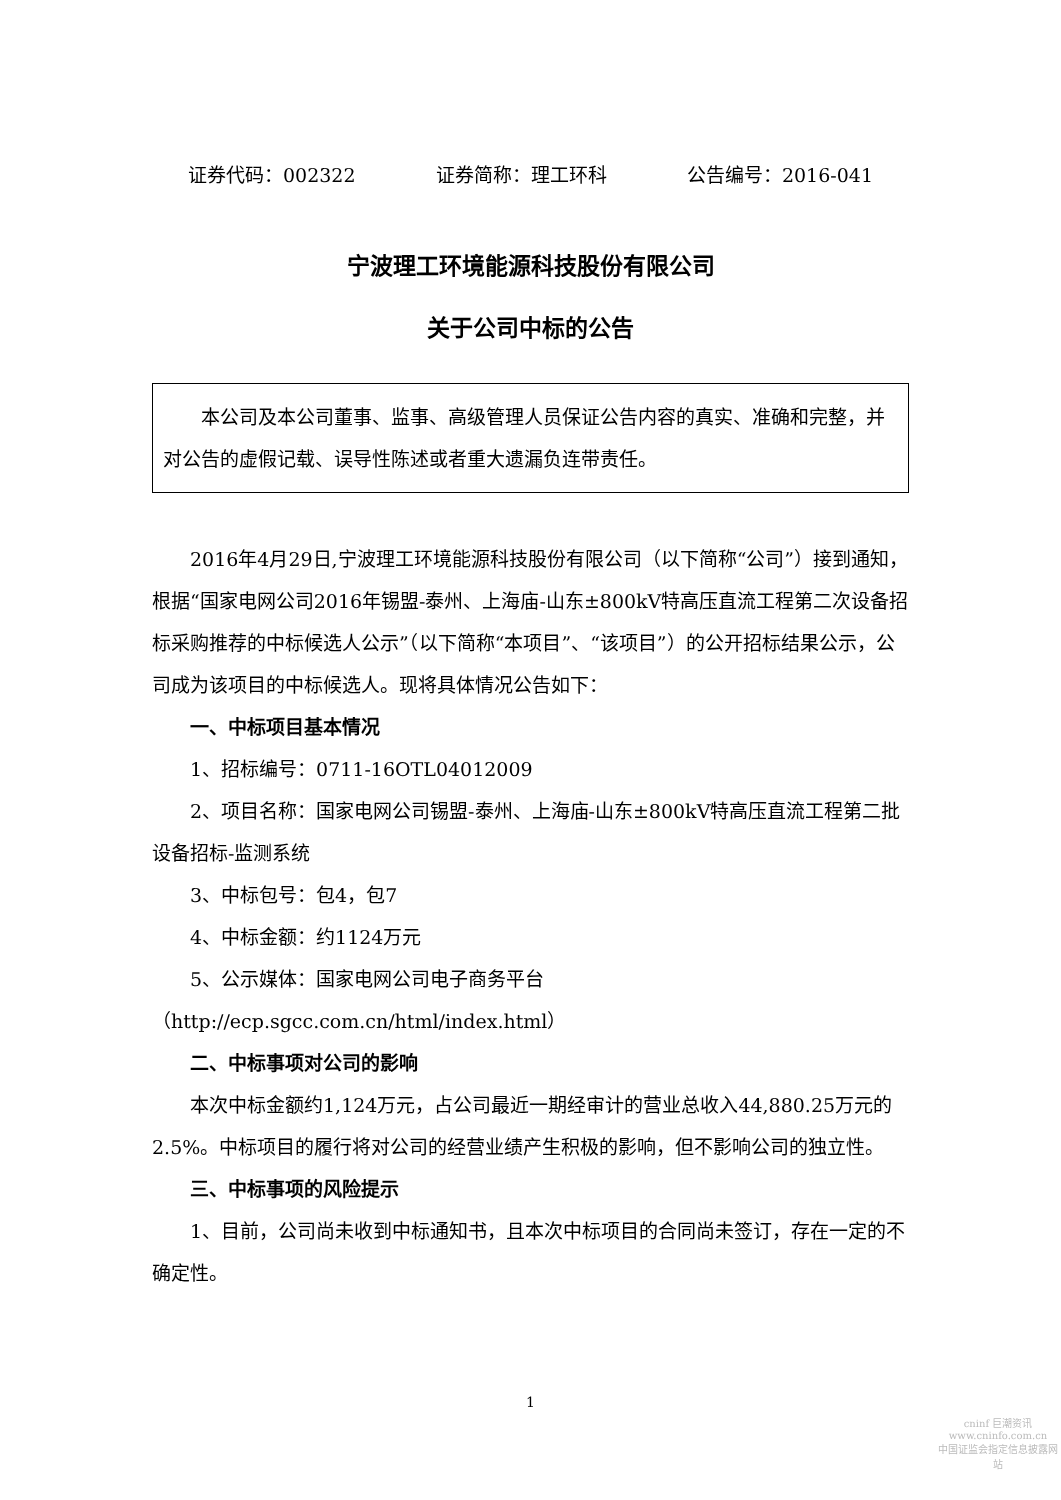证券代码：002322 证券简称：理工环科 公告编号：2016-041
宁波理工环境能源科技股份有限公司
关于公司中标的公告
本公司及本公司董事、监事、高级管理人员保证公告内容的真实、准确和完整，并对公告的虚假记载、误导性陈述或者重大遗漏负连带责任。
2016年4月29日,宁波理工环境能源科技股份有限公司（以下简称“公司”）接到通知，根据“国家电网公司2016年锡盟-泰州、上海庙-山东±800kV特高压直流工程第二次设备招标采购推荐的中标候选人公示”（以下简称“本项目”、“该项目”）的公开招标结果公示，公司成为该项目的中标候选人。现将具体情况公告如下：
一、中标项目基本情况
1、招标编号：0711-16OTL04012009
2、项目名称：国家电网公司锡盟-泰州、上海庙-山东±800kV特高压直流工程第二批设备招标-监测系统
3、中标包号：包4，包7
4、中标金额：约1124万元
5、公示媒体：国家电网公司电子商务平台（http://ecp.sgcc.com.cn/html/index.html）
二、中标事项对公司的影响
本次中标金额约1,124万元，占公司最近一期经审计的营业总收入44,880.25万元的2.5%。中标项目的履行将对公司的经营业绩产生积极的影响，但不影响公司的独立性。
三、中标事项的风险提示
1、目前，公司尚未收到中标通知书，且本次中标项目的合同尚未签订，存在一定的不确定性。
1
cninf 巨潮资讯
www.cninfo.com.cn
中国证监会指定信息披露网站